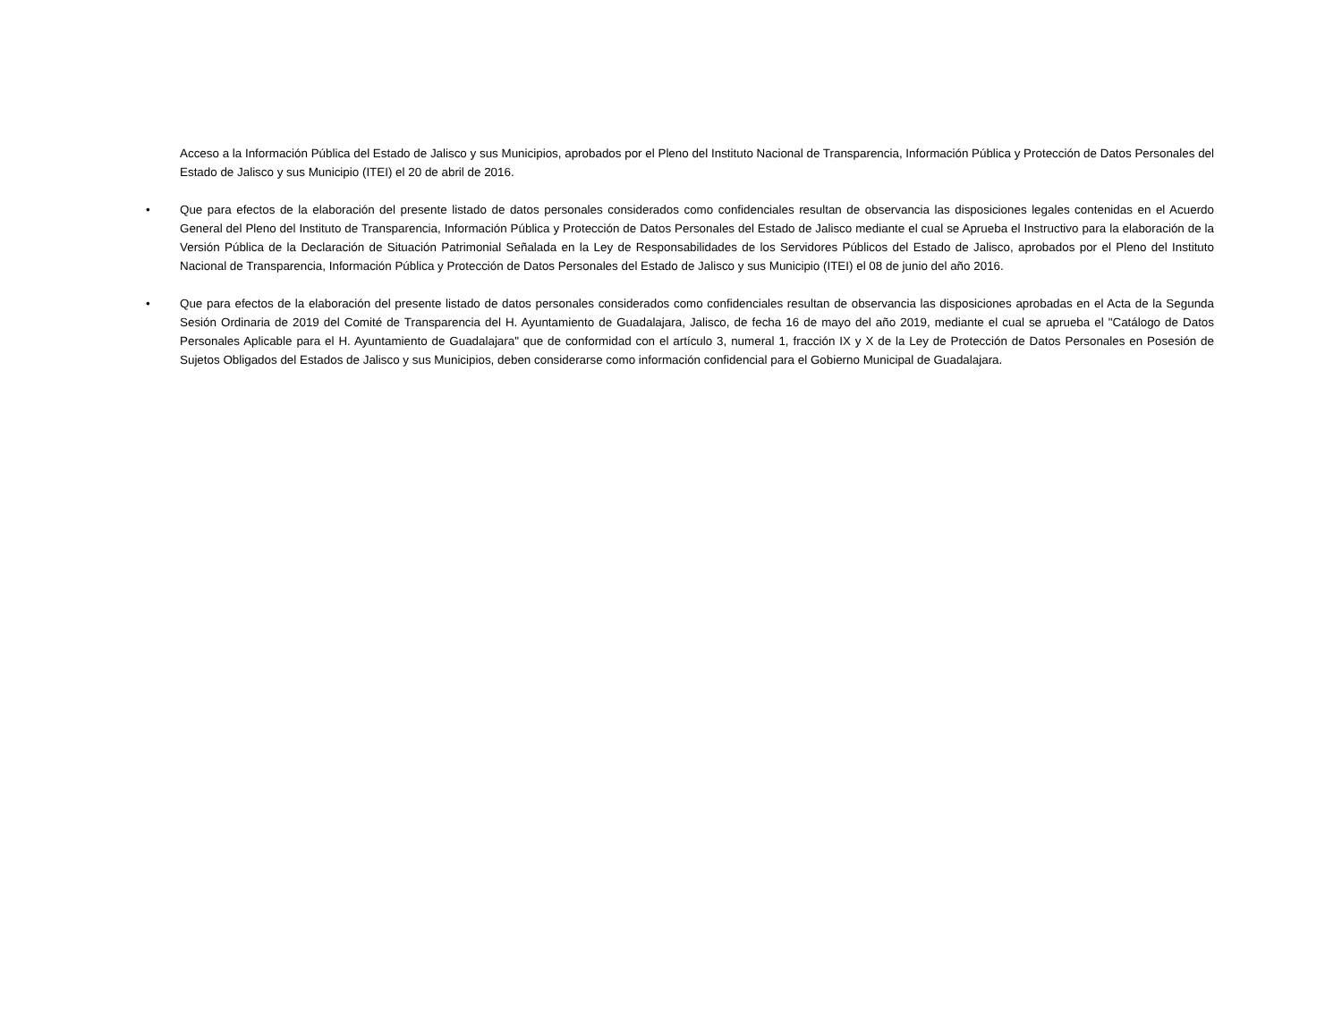Acceso a la Información Pública del Estado de Jalisco y sus Municipios, aprobados por el Pleno del Instituto Nacional de Transparencia, Información Pública y Protección de Datos Personales del Estado de Jalisco y sus Municipio (ITEI) el 20 de abril de 2016.
• Que para efectos de la elaboración del presente listado de datos personales considerados como confidenciales resultan de observancia las disposiciones legales contenidas en el Acuerdo General del Pleno del Instituto de Transparencia, Información Pública y Protección de Datos Personales del Estado de Jalisco mediante el cual se Aprueba el Instructivo para la elaboración de la Versión Pública de la Declaración de Situación Patrimonial Señalada en la Ley de Responsabilidades de los Servidores Públicos del Estado de Jalisco, aprobados por el Pleno del Instituto Nacional de Transparencia, Información Pública y Protección de Datos Personales del Estado de Jalisco y sus Municipio (ITEI) el 08 de junio del año 2016.
• Que para efectos de la elaboración del presente listado de datos personales considerados como confidenciales resultan de observancia las disposiciones aprobadas en el Acta de la Segunda Sesión Ordinaria de 2019 del Comité de Transparencia del H. Ayuntamiento de Guadalajara, Jalisco, de fecha 16 de mayo del año 2019, mediante el cual se aprueba el "Catálogo de Datos Personales Aplicable para el H. Ayuntamiento de Guadalajara" que de conformidad con el artículo 3, numeral 1, fracción IX y X de la Ley de Protección de Datos Personales en Posesión de Sujetos Obligados del Estados de Jalisco y sus Municipios, deben considerarse como información confidencial para el Gobierno Municipal de Guadalajara.